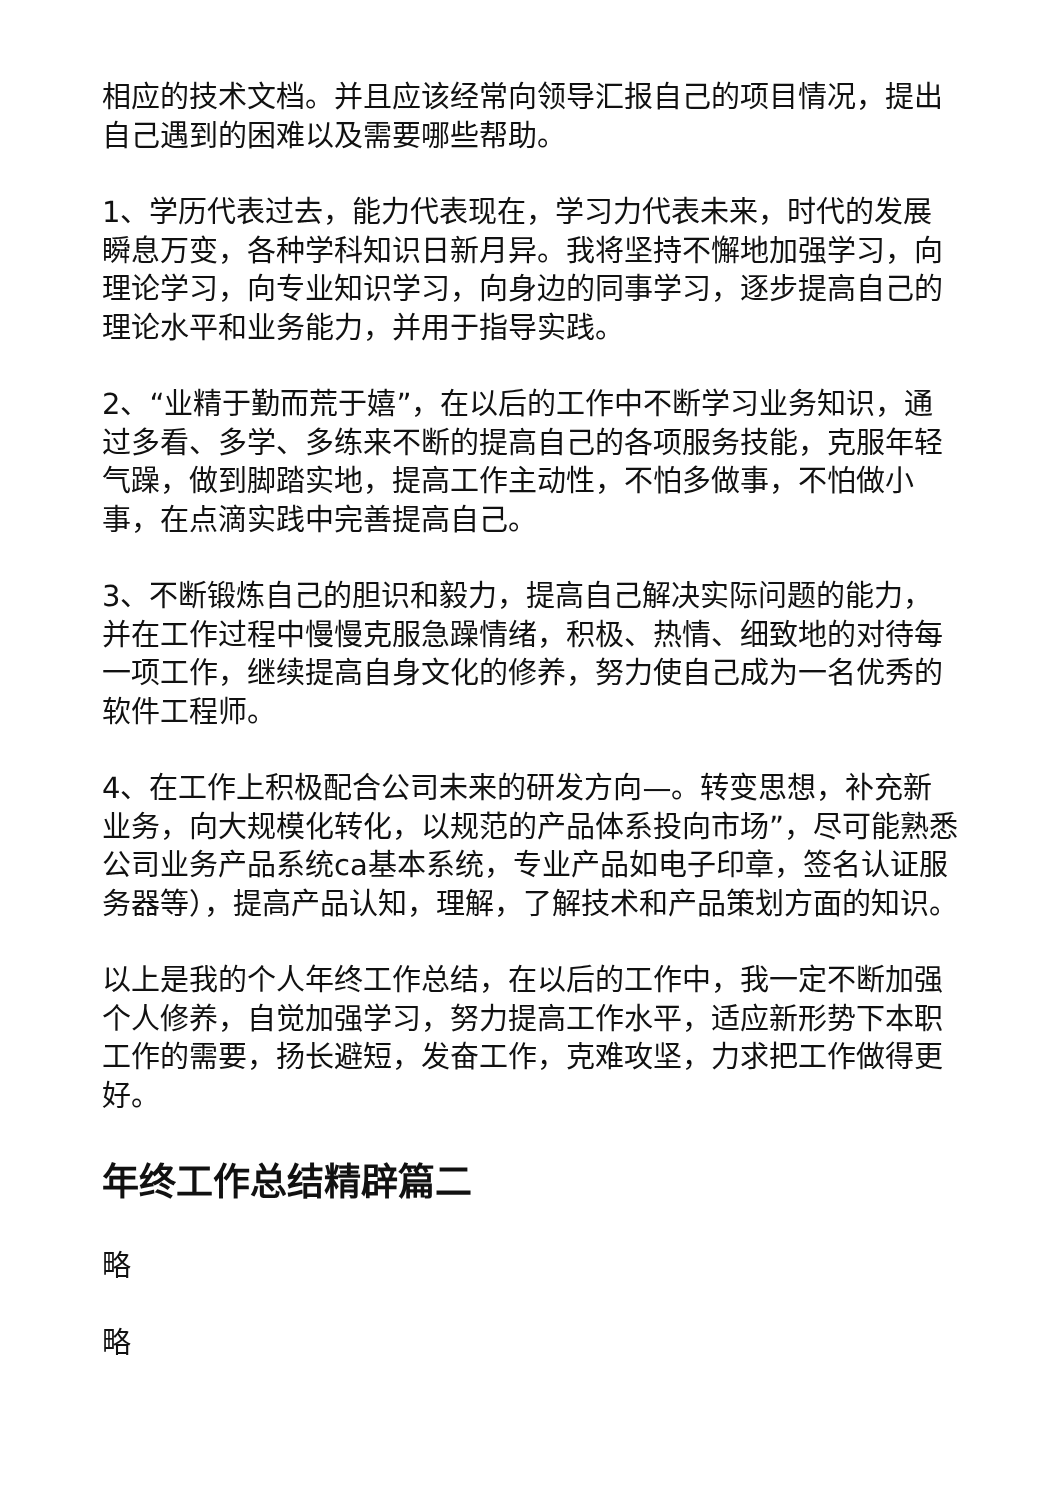相应的技术文档。并且应该经常向领导汇报自己的项目情况，提出自己遇到的困难以及需要哪些帮助。
1、学历代表过去，能力代表现在，学习力代表未来，时代的发展瞬息万变，各种学科知识日新月异。我将坚持不懈地加强学习，向理论学习，向专业知识学习，向身边的同事学习，逐步提高自己的理论水平和业务能力，并用于指导实践。
2、“业精于勤而荒于嬉”，在以后的工作中不断学习业务知识，通过多看、多学、多练来不断的提高自己的各项服务技能，克服年轻气躁，做到脚踏实地，提高工作主动性，不怕多做事，不怕做小事，在点滴实践中完善提高自己。
3、不断锻炼自己的胆识和毅力，提高自己解决实际问题的能力，并在工作过程中慢慢克服急躁情绪，积极、热情、细致地的对待每一项工作，继续提高自身文化的修养，努力使自己成为一名优秀的软件工程师。
4、在工作上积极配合公司未来的研发方向—。转变思想，补充新业务，向大规模化转化，以规范的产品体系投向市场”，尽可能熟悉公司业务产品系统ca基本系统，专业产品如电子印章，签名认证服务器等），提高产品认知，理解，了解技术和产品策划方面的知识。
以上是我的个人年终工作总结，在以后的工作中，我一定不断加强个人修养，自觉加强学习，努力提高工作水平，适应新形势下本职工作的需要，扬长避短，发奋工作，克难攻坚，力求把工作做得更好。
年终工作总结精辟篇二
略
略